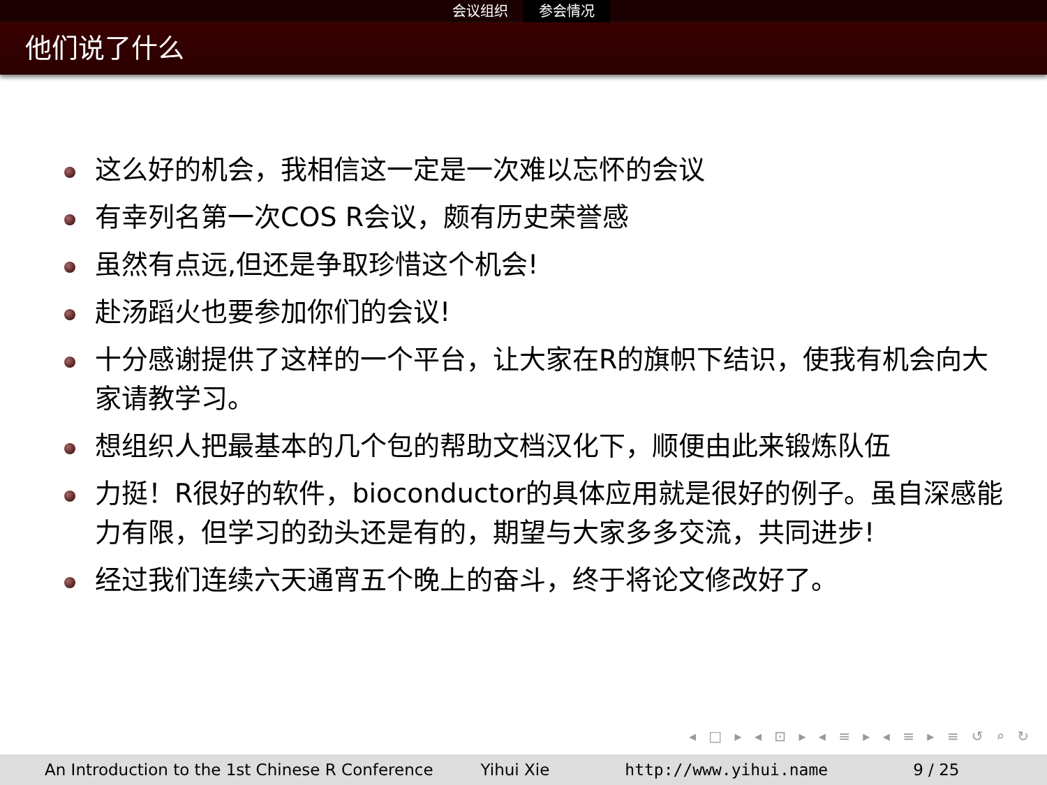会议组织 参会情况
他们说了什么
这么好的机会，我相信这一定是一次难以忘怀的会议
有幸列名第一次COS R会议，颇有历史荣誉感
虽然有点远,但还是争取珍惜这个机会!
赴汤蹈火也要参加你们的会议!
十分感谢提供了这样的一个平台，让大家在R的旗帜下结识，使我有机会向大家请教学习。
想组织人把最基本的几个包的帮助文档汉化下，顺便由此来锻炼队伍
力挺！R很好的软件，bioconductor的具体应用就是很好的例子。虽自深感能力有限，但学习的劲头还是有的，期望与大家多多交流，共同进步!
经过我们连续六天通宵五个晚上的奋斗，终于将论文修改好了。
◂ □ ▸ ◂ ⊡ ▸ ◂ ≡ ▸ ◂ ≡ ▸ ≡ ↺ ⌕ ↻
An Introduction to the 1st Chinese R Conference Yihui Xie http://www.yihui.name 9 / 25